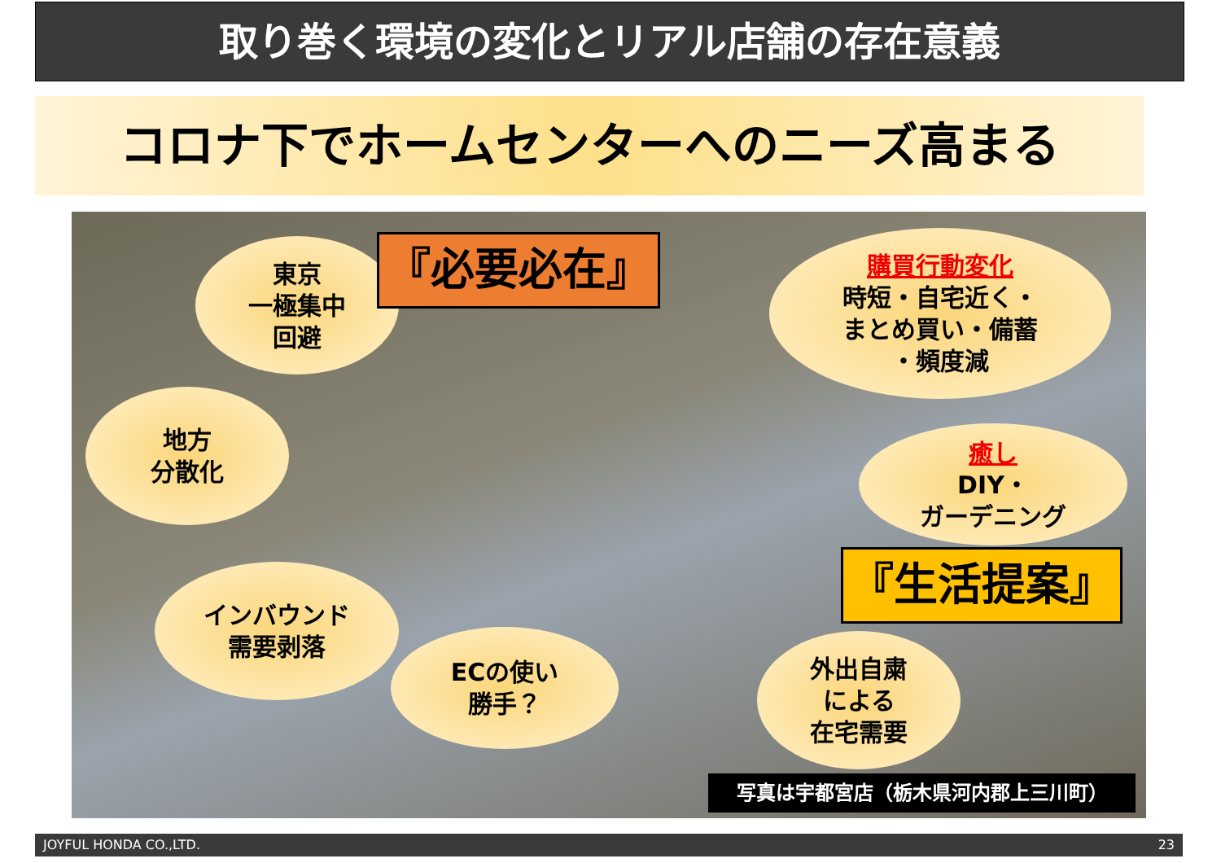取り巻く環境の変化とリアル店舗の存在意義
コロナ下でホームセンターへのニーズ高まる
東京
一極集中
回避
『必要必在』
購買行動変化
時短・自宅近く・
まとめ買い・備蓄
・頻度減
地方
分散化
癒し
DIY・
ガーデニング
『生活提案』
インバウンド
需要剥落
ECの使い
勝手？
外出自粛
による
在宅需要
写真は宇都宮店（栃木県河内郡上三川町）
JOYFUL HONDA CO.,LTD. 23